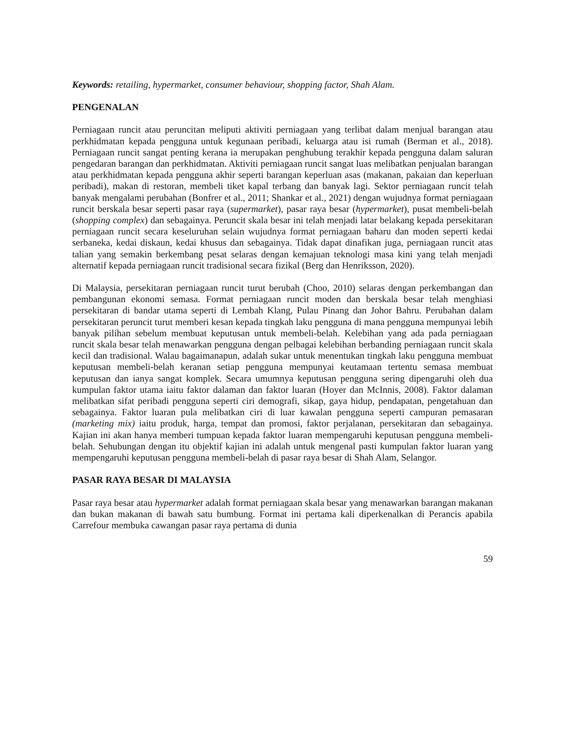Keywords: retailing, hypermarket, consumer behaviour, shopping factor, Shah Alam.
PENGENALAN
Perniagaan runcit atau peruncitan meliputi aktiviti perniagaan yang terlibat dalam menjual barangan atau perkhidmatan kepada pengguna untuk kegunaan peribadi, keluarga atau isi rumah (Berman et al., 2018). Perniagaan runcit sangat penting kerana ia merupakan penghubung terakhir kepada pengguna dalam saluran pengedaran barangan dan perkhidmatan. Aktiviti perniagaan runcit sangat luas melibatkan penjualan barangan atau perkhidmatan kepada pengguna akhir seperti barangan keperluan asas (makanan, pakaian dan keperluan peribadi), makan di restoran, membeli tiket kapal terbang dan banyak lagi. Sektor perniagaan runcit telah banyak mengalami perubahan (Bonfrer et al., 2011; Shankar et al., 2021) dengan wujudnya format perniagaan runcit berskala besar seperti pasar raya (supermarket), pasar raya besar (hypermarket), pusat membeli-belah (shopping complex) dan sebagainya. Peruncit skala besar ini telah menjadi latar belakang kepada persekitaran perniagaan runcit secara keseluruhan selain wujudnya format perniagaan baharu dan moden seperti kedai serbaneka, kedai diskaun, kedai khusus dan sebagainya. Tidak dapat dinafikan juga, perniagaan runcit atas talian yang semakin berkembang pesat selaras dengan kemajuan teknologi masa kini yang telah menjadi alternatif kepada perniagaan runcit tradisional secara fizikal (Berg dan Henriksson, 2020).
Di Malaysia, persekitaran perniagaan runcit turut berubah (Choo, 2010) selaras dengan perkembangan dan pembangunan ekonomi semasa. Format perniagaan runcit moden dan berskala besar telah menghiasi persekitaran di bandar utama seperti di Lembah Klang, Pulau Pinang dan Johor Bahru. Perubahan dalam persekitaran peruncit turut memberi kesan kepada tingkah laku pengguna di mana pengguna mempunyai lebih banyak pilihan sebelum membuat keputusan untuk membeli-belah. Kelebihan yang ada pada perniagaan runcit skala besar telah menawarkan pengguna dengan pelbagai kelebihan berbanding perniagaan runcit skala kecil dan tradisional. Walau bagaimanapun, adalah sukar untuk menentukan tingkah laku pengguna membuat keputusan membeli-belah keranan setiap pengguna mempunyai keutamaan tertentu semasa membuat keputusan dan ianya sangat komplek. Secara umumnya keputusan pengguna sering dipengaruhi oleh dua kumpulan faktor utama iaitu faktor dalaman dan faktor luaran (Hoyer dan McInnis, 2008). Faktor dalaman melibatkan sifat peribadi pengguna seperti ciri demografi, sikap, gaya hidup, pendapatan, pengetahuan dan sebagainya. Faktor luaran pula melibatkan ciri di luar kawalan pengguna seperti campuran pemasaran (marketing mix) iaitu produk, harga, tempat dan promosi, faktor perjalanan, persekitaran dan sebagainya. Kajian ini akan hanya memberi tumpuan kepada faktor luaran mempengaruhi keputusan pengguna membeli-belah. Sehubungan dengan itu objektif kajian ini adalah untuk mengenal pasti kumpulan faktor luaran yang mempengaruhi keputusan pengguna membeli-belah di pasar raya besar di Shah Alam, Selangor.
PASAR RAYA BESAR DI MALAYSIA
Pasar raya besar atau hypermarket adalah format perniagaan skala besar yang menawarkan barangan makanan dan bukan makanan di bawah satu bumbung. Format ini pertama kali diperkenalkan di Perancis apabila Carrefour membuka cawangan pasar raya pertama di dunia
59